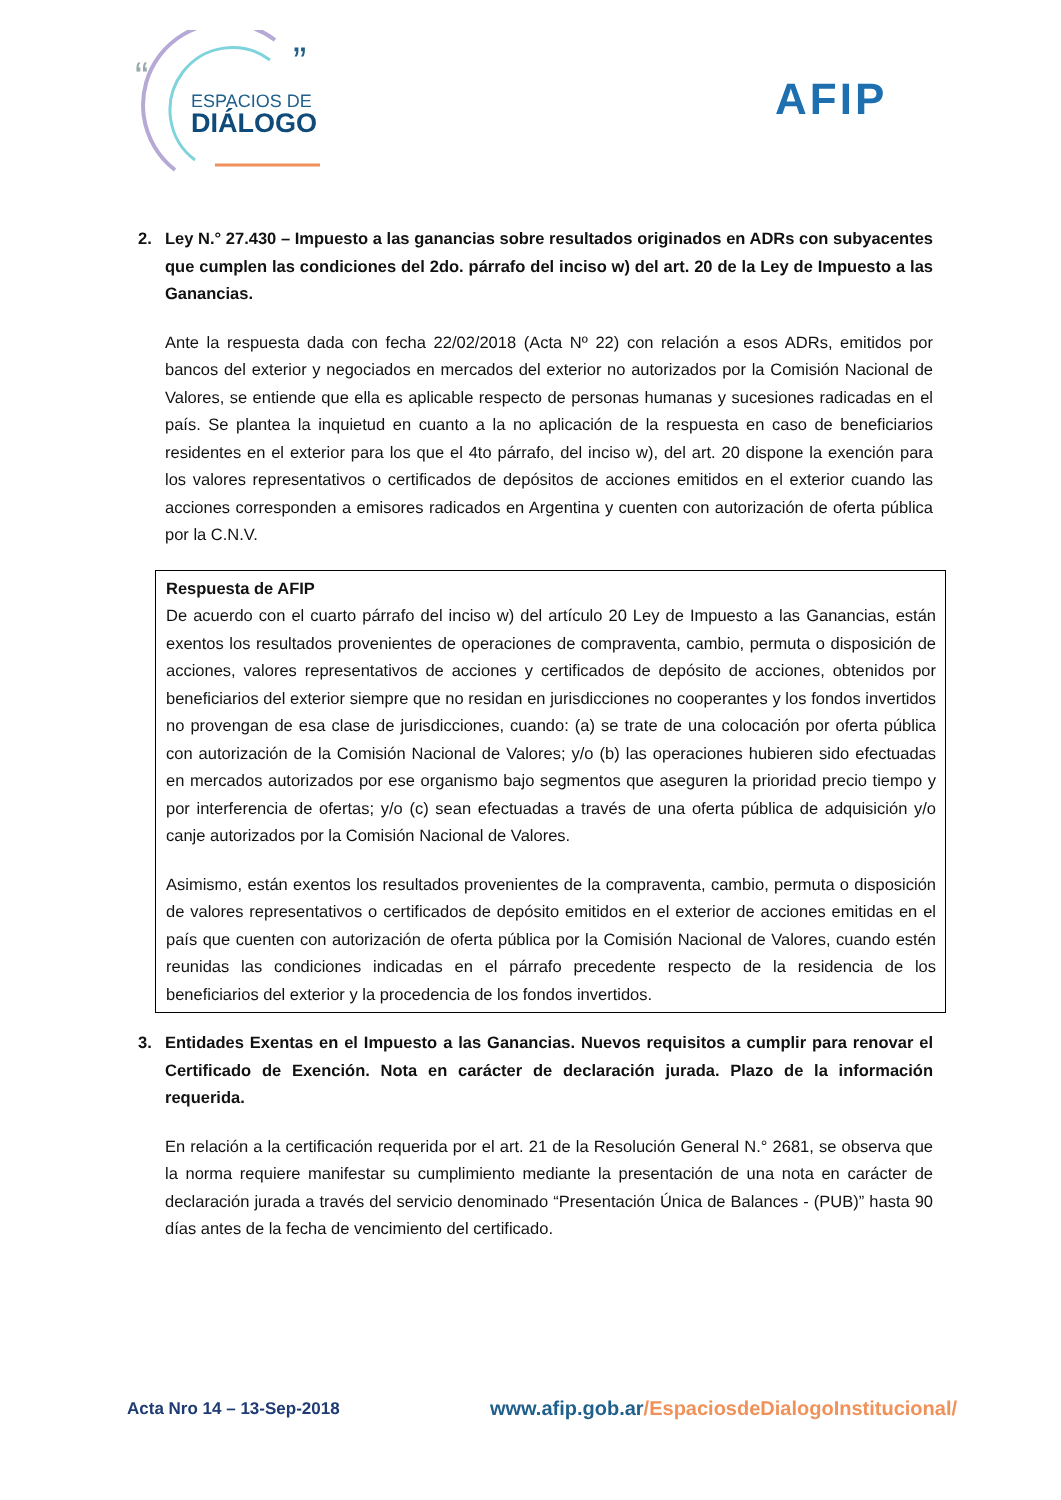“
”
ESPACIOS DE
DIÁLOGO
AFIP
2. Ley N.° 27.430 – Impuesto a las ganancias sobre resultados originados en ADRs con subyacentes que cumplen las condiciones del 2do. párrafo del inciso w) del art. 20 de la Ley de Impuesto a las Ganancias.
Ante la respuesta dada con fecha 22/02/2018 (Acta Nº 22) con relación a esos ADRs, emitidos por bancos del exterior y negociados en mercados del exterior no autorizados por la Comisión Nacional de Valores, se entiende que ella es aplicable respecto de personas humanas y sucesiones radicadas en el país. Se plantea la inquietud en cuanto a la no aplicación de la respuesta en caso de beneficiarios residentes en el exterior para los que el 4to párrafo, del inciso w), del art. 20 dispone la exención para los valores representativos o certificados de depósitos de acciones emitidos en el exterior cuando las acciones corresponden a emisores radicados en Argentina y cuenten con autorización de oferta pública por la C.N.V.
Respuesta de AFIP
De acuerdo con el cuarto párrafo del inciso w) del artículo 20 Ley de Impuesto a las Ganancias, están exentos los resultados provenientes de operaciones de compraventa, cambio, permuta o disposición de acciones, valores representativos de acciones y certificados de depósito de acciones, obtenidos por beneficiarios del exterior siempre que no residan en jurisdicciones no cooperantes y los fondos invertidos no provengan de esa clase de jurisdicciones, cuando: (a) se trate de una colocación por oferta pública con autorización de la Comisión Nacional de Valores; y/o (b) las operaciones hubieren sido efectuadas en mercados autorizados por ese organismo bajo segmentos que aseguren la prioridad precio tiempo y por interferencia de ofertas; y/o (c) sean efectuadas a través de una oferta pública de adquisición y/o canje autorizados por la Comisión Nacional de Valores.
Asimismo, están exentos los resultados provenientes de la compraventa, cambio, permuta o disposición de valores representativos o certificados de depósito emitidos en el exterior de acciones emitidas en el país que cuenten con autorización de oferta pública por la Comisión Nacional de Valores, cuando estén reunidas las condiciones indicadas en el párrafo precedente respecto de la residencia de los beneficiarios del exterior y la procedencia de los fondos invertidos.
3. Entidades Exentas en el Impuesto a las Ganancias. Nuevos requisitos a cumplir para renovar el Certificado de Exención. Nota en carácter de declaración jurada. Plazo de la información requerida.
En relación a la certificación requerida por el art. 21 de la Resolución General N.° 2681, se observa que la norma requiere manifestar su cumplimiento mediante la presentación de una nota en carácter de declaración jurada a través del servicio denominado “Presentación Única de Balances - (PUB)” hasta 90 días antes de la fecha de vencimiento del certificado.
Acta Nro 14 – 13-Sep-2018
www.afip.gob.ar/EspaciosdeDialogoInstitucional/